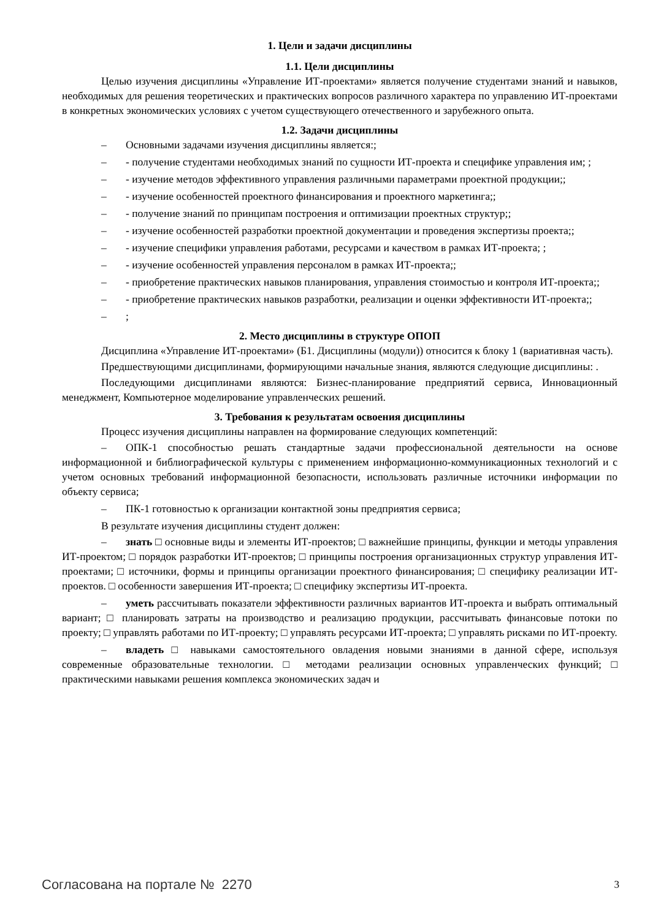1. Цели и задачи дисциплины
1.1. Цели дисциплины
Целью изучения дисциплины «Управление ИТ-проектами» является получение студентами знаний и навыков, необходимых для решения теоретических и практических вопросов различного характера по управлению ИТ-проектами в конкретных экономических условиях с учетом существующего отечественного и зарубежного опыта.
1.2. Задачи дисциплины
– Основными задачами изучения дисциплины является:;
– - получение студентами необходимых знаний по сущности ИТ-проекта и специфике управления им; ;
– - изучение методов эффективного управления различными параметрами проектной продукции;;
– - изучение особенностей проектного финансирования и проектного маркетинга;;
– - получение знаний по принципам построения и оптимизации проектных структур;;
– - изучение особенностей разработки проектной документации и проведения экспертизы проекта;;
– - изучение специфики управления работами, ресурсами и качеством в рамках ИТ-проекта; ;
– - изучение особенностей управления персоналом в рамках ИТ-проекта;;
– - приобретение практических навыков планирования, управления стоимостью и контроля ИТ-проекта;;
– - приобретение практических навыков разработки, реализации и оценки эффективности ИТ-проекта;;
–;
2. Место дисциплины в структуре ОПОП
Дисциплина «Управление ИТ-проектами» (Б1. Дисциплины (модули)) относится к блоку 1 (вариативная часть).
Предшествующими дисциплинами, формирующими начальные знания, являются следующие дисциплины: .
Последующими дисциплинами являются: Бизнес-планирование предприятий сервиса, Инновационный менеджмент, Компьютерное моделирование управленческих решений.
3. Требования к результатам освоения дисциплины
Процесс изучения дисциплины направлен на формирование следующих компетенций:
– ОПК-1 способностью решать стандартные задачи профессиональной деятельности на основе информационной и библиографической культуры с применением информационно-коммуникационных технологий и с учетом основных требований информационной безопасности, использовать различные источники информации по объекту сервиса;
– ПК-1 готовностью к организации контактной зоны предприятия сервиса;
В результате изучения дисциплины студент должен:
– знать □ основные виды и элементы ИТ-проектов; □ важнейшие принципы, функции и методы управления ИТ-проектом; □ порядок разработки ИТ-проектов; □ принципы построения организационных структур управления ИТ-проектами; □ источники, формы и принципы организации проектного финансирования; □ специфику реализации ИТ-проектов. □ особенности завершения ИТ-проекта; □ специфику экспертизы ИТ-проекта.
– уметь рассчитывать показатели эффективности различных вариантов ИТ-проекта и выбрать оптимальный вариант; □ планировать затраты на производство и реализацию продукции, рассчитывать финансовые потоки по проекту; □ управлять работами по ИТ-проекту; □ управлять ресурсами ИТ-проекта; □ управлять рисками по ИТ-проекту.
– владеть □ навыками самостоятельного овладения новыми знаниями в данной сфере, используя современные образовательные технологии. □ методами реализации основных управленческих функций; □ практическими навыками решения комплекса экономических задач и
Согласована на портале № 2270 3